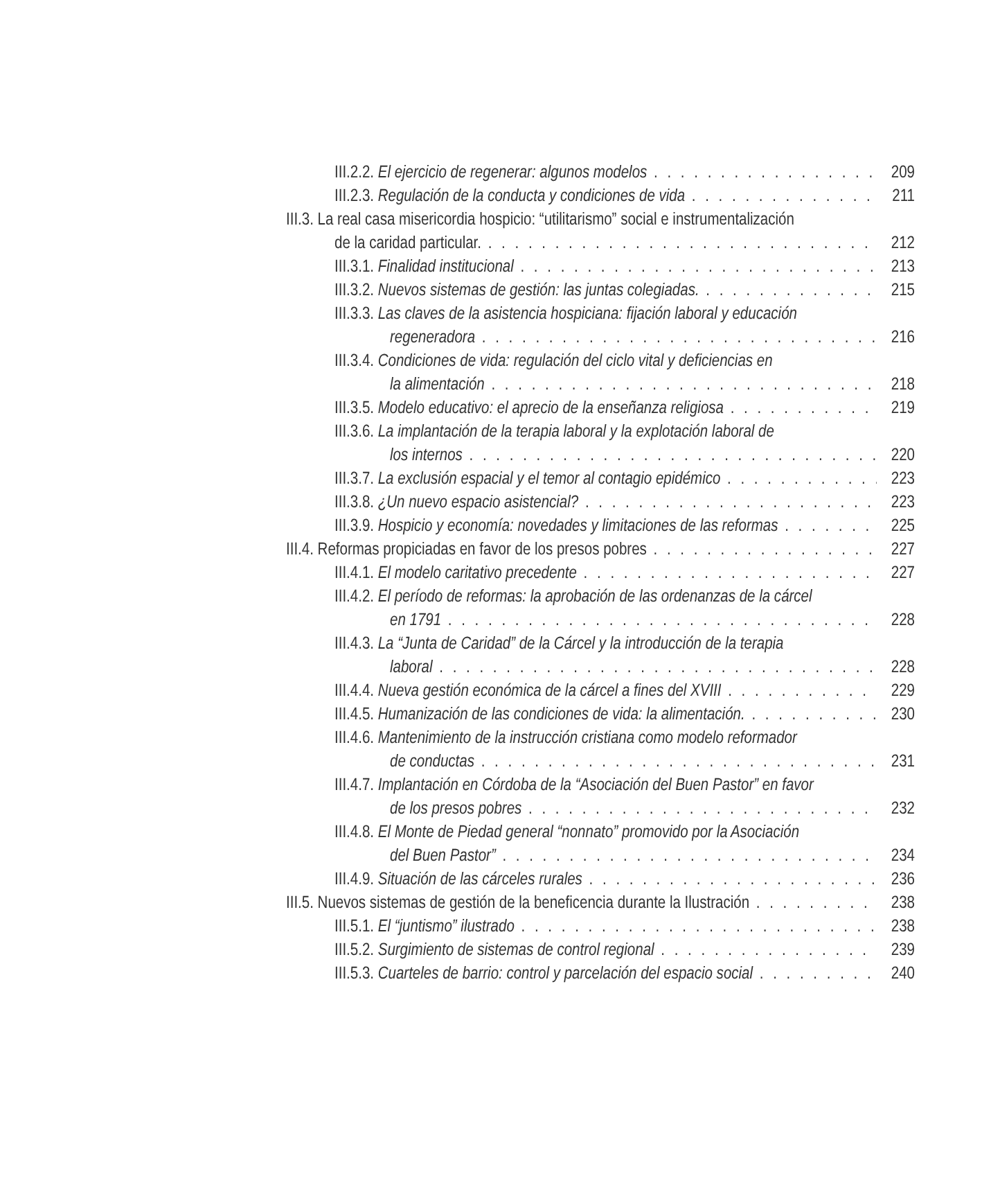III.2.2. El ejercicio de regenerar: algunos modelos 209
III.2.3. Regulación de la conducta y condiciones de vida 211
III.3. La real casa misericordia hospicio: “utilitarismo” social e instrumentalización
de la caridad particular. 212
III.3.1. Finalidad institucional 213
III.3.2. Nuevos sistemas de gestión: las juntas colegiadas. 215
III.3.3. Las claves de la asistencia hospiciana: fijación laboral y educación
regeneradora 216
III.3.4. Condiciones de vida: regulación del ciclo vital y deficiencias en
la alimentación 218
III.3.5. Modelo educativo: el aprecio de la enseñanza religiosa 219
III.3.6. La implantación de la terapia laboral y la explotación laboral de
los internos 220
III.3.7. La exclusión espacial y el temor al contagio epidémico 223
III.3.8. ¿Un nuevo espacio asistencial? 223
III.3.9. Hospicio y economía: novedades y limitaciones de las reformas 225
III.4. Reformas propiciadas en favor de los presos pobres 227
III.4.1. El modelo caritativo precedente 227
III.4.2. El período de reformas: la aprobación de las ordenanzas de la cárcel
en 1791 228
III.4.3. La “Junta de Caridad” de la Cárcel y la introducción de la terapia
laboral 228
III.4.4. Nueva gestión económica de la cárcel a fines del XVIII 229
III.4.5. Humanización de las condiciones de vida: la alimentación. 230
III.4.6. Mantenimiento de la instrucción cristiana como modelo reformador
de conductas 231
III.4.7. Implantación en Córdoba de la “Asociación del Buen Pastor” en favor
de los presos pobres 232
III.4.8. El Monte de Piedad general “nonnato” promovido por la Asociación
del Buen Pastor” 234
III.4.9. Situación de las cárceles rurales 236
III.5. Nuevos sistemas de gestión de la beneficencia durante la Ilustración 238
III.5.1. El “juntismo” ilustrado 238
III.5.2. Surgimiento de sistemas de control regional 239
III.5.3. Cuarteles de barrio: control y parcelación del espacio social 240